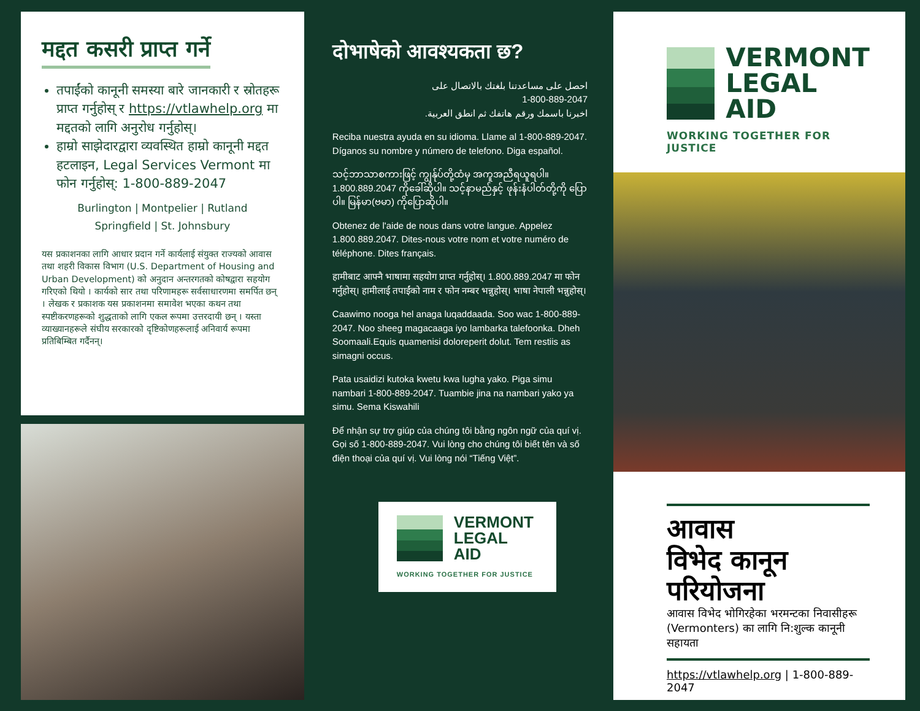मद्दत कसरी प्राप्त गर्ने
तपाईंको कानूनी समस्या बारे जानकारी र स्रोतहरू प्राप्त गर्नुहोस् र https://vtlawhelp.org मा मद्दतको लागि अनुरोध गर्नुहोस्।
हाम्रो साझेदारद्वारा व्यवस्थित हाम्रो कानूनी मद्दत हटलाइन, Legal Services Vermont मा फोन गर्नुहोस्: 1-800-889-2047
Burlington | Montpelier | Rutland
Springfield | St. Johnsbury
यस प्रकाशनका लागि आधार प्रदान गर्ने कार्यलाई संयुक्त राज्यको आवास तथा शहरी विकास विभाग (U.S. Department of Housing and Urban Development) को अनुदान अन्तरगतको कोषद्वारा सहयोग गरिएको थियो । कार्यको सार तथा परिणामहरू सर्वसाधारणमा समर्पित छन् । लेखक र प्रकाशक यस प्रकाशनमा समावेश भएका कथन तथा स्पष्टीकरणहरूको शुद्धताको लागि एकल रूपमा उत्तरदायी छन् । यस्ता व्याख्यानहरूले संघीय सरकारको दृष्टिकोणहरूलाई अनिवार्य रूपमा प्रतिबिम्बित गर्दैनन्।
दोभाषेको आवश्यकता छ?
احصل على مساعدتنا بلغتك بالاتصال على
1-800-889-2047
اخبرنا باسمك ورقم هاتفك ثم انطق العربية.
Reciba nuestra ayuda en su idioma. Llame al 1-800-889-2047. Díganos su nombre y número de telefono. Diga español.
သင့်ဘာသာစကားဖြင့် ကျွန်ုပ်တို့ထံမှ အကူအညီရယူရပါ။ 1.800.889.2047 ကိုခေါ်ဆိုပါ။ သင့်နာမည်နှင့် ဖုန်းနံပါတ်တို့ကို ပြောပါ။ မြန်မာ(ဗမာ) ကိုပြောဆိုပါ။
Obtenez de l'aide de nous dans votre langue. Appelez 1.800.889.2047. Dites-nous votre nom et votre numéro de téléphone. Dites français.
हामीबाट आफ्नै भाषामा सहयोग प्राप्त गर्नुहोस्। 1.800.889.2047 मा फोन गर्नुहोस्। हामीलाई तपाईंको नाम र फोन नम्बर भन्नुहोस्। भाषा नेपाली भन्नुहोस्।
Caawimo nooga hel anaga luqaddaada. Soo wac 1-800-889-2047. Noo sheeg magacaaga iyo lambarka talefoonka. Dheh Soomaali.Equis quamenisi doloreperit dolut. Tem restiis as simagni occus.
Pata usaidizi kutoka kwetu kwa lugha yako. Piga simu nambari 1-800-889-2047. Tuambie jina na nambari yako ya simu. Sema Kiswahili
Để nhận sự trợ giúp của chúng tôi bằng ngôn ngữ của quí vị. Gọi số 1-800-889-2047. Vui lòng cho chúng tôi biết tên và số điện thoại của quí vị. Vui lòng nói “Tiếng Việt”.
VERMONT
LEGAL
AID
WORKING TOGETHER FOR JUSTICE
VERMONT
LEGAL
AID
WORKING TOGETHER FOR JUSTICE
आवास
विभेद कानून
परियोजना
आवास विभेद भोगिरहेका भरमन्टका निवासीहरू (Vermonters) का लागि नि:शुल्क कानूनी सहायता
https://vtlawhelp.org | 1-800-889-2047